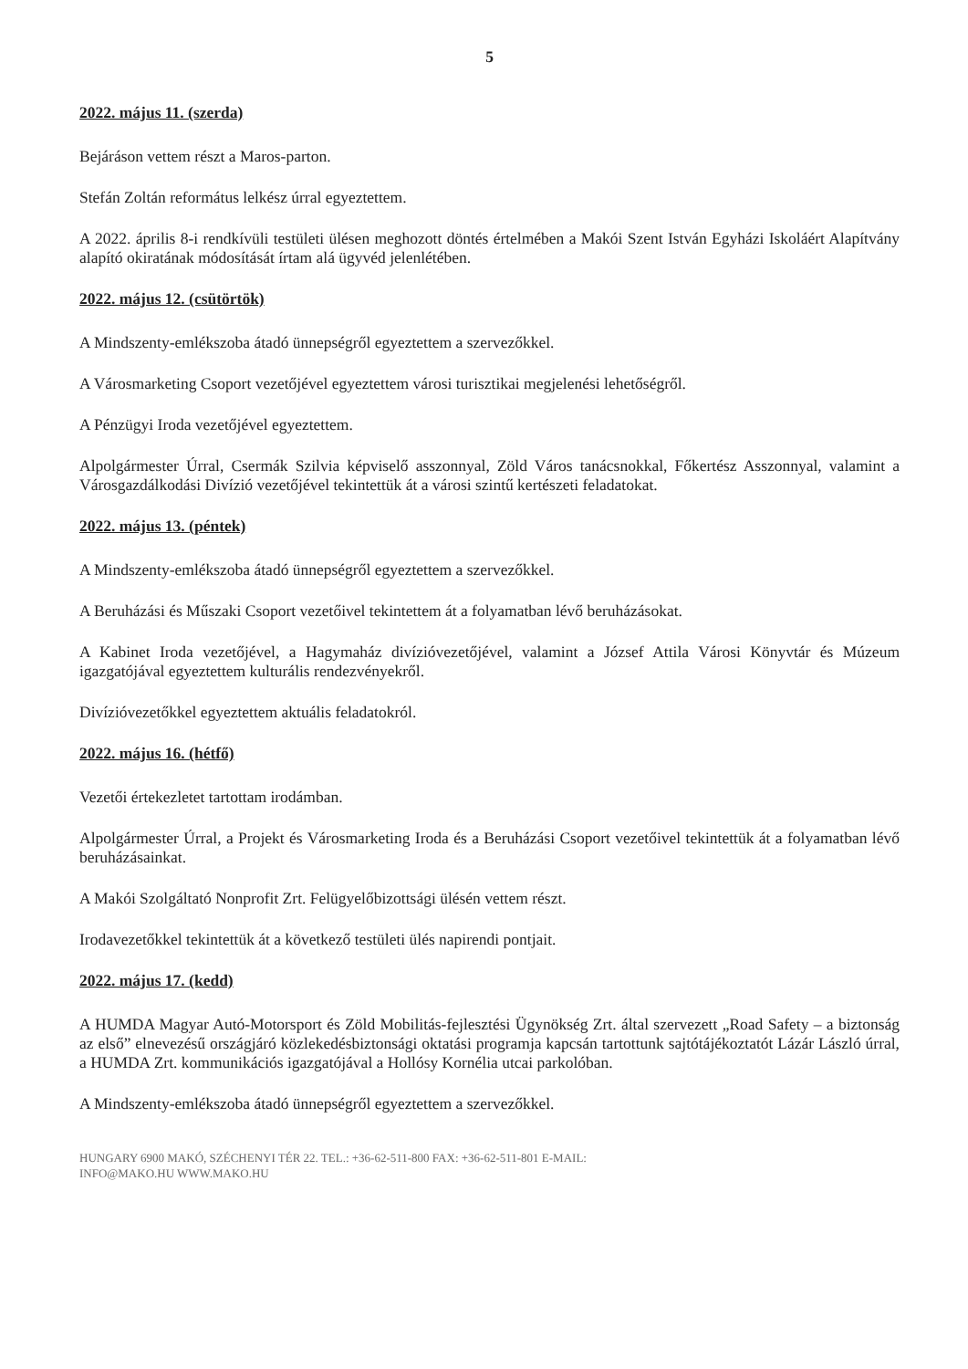5
2022. május 11. (szerda)
Bejáráson vettem részt a Maros-parton.
Stefán Zoltán református lelkész úrral egyeztettem.
A 2022. április 8-i rendkívüli testületi ülésen meghozott döntés értelmében a Makói Szent István Egyházi Iskoláért Alapítvány alapító okiratának módosítását írtam alá ügyvéd jelenlétében.
2022. május 12. (csütörtök)
A Mindszenty-emlékszoba átadó ünnepségről egyeztettem a szervezőkkel.
A Városmarketing Csoport vezetőjével egyeztettem városi turisztikai megjelenési lehetőségről.
A Pénzügyi Iroda vezetőjével egyeztettem.
Alpolgármester Úrral, Csermák Szilvia képviselő asszonnyal, Zöld Város tanácsnokkal, Főkertész Asszonnyal, valamint a Városgazdálkodási Divízió vezetőjével tekintettük át a városi szintű kertészeti feladatokat.
2022. május 13. (péntek)
A Mindszenty-emlékszoba átadó ünnepségről egyeztettem a szervezőkkel.
A Beruházási és Műszaki Csoport vezetőivel tekintettem át a folyamatban lévő beruházásokat.
A Kabinet Iroda vezetőjével, a Hagymaház divízióvezetőjével, valamint a József Attila Városi Könyvtár és Múzeum igazgatójával egyeztettem kulturális rendezvényekről.
Divízióvezetőkkel egyeztettem aktuális feladatokról.
2022. május 16. (hétfő)
Vezetői értekezletet tartottam irodámban.
Alpolgármester Úrral, a Projekt és Városmarketing Iroda és a Beruházási Csoport vezetőivel tekintettük át a folyamatban lévő beruházásainkat.
A Makói Szolgáltató Nonprofit Zrt. Felügyelőbizottsági ülésén vettem részt.
Irodavezetőkkel tekintettük át a következő testületi ülés napirendi pontjait.
2022. május 17. (kedd)
A HUMDA Magyar Autó-Motorsport és Zöld Mobilitás-fejlesztési Ügynökség Zrt. által szervezett „Road Safety – a biztonság az első” elnevezésű országjáró közlekedésbiztonsági oktatási programja kapcsán tartottunk sajtótájékoztatót Lázár László úrral, a HUMDA Zrt. kommunikációs igazgatójával a Hollósy Kornélia utcai parkolóban.
A Mindszenty-emlékszoba átadó ünnepségről egyeztettem a szervezőkkel.
HUNGARY 6900 MAKÓ, SZÉCHENYI TÉR 22. TEL.: +36-62-511-800 FAX: +36-62-511-801 E-MAIL:
INFO@MAKO.HU WWW.MAKO.HU